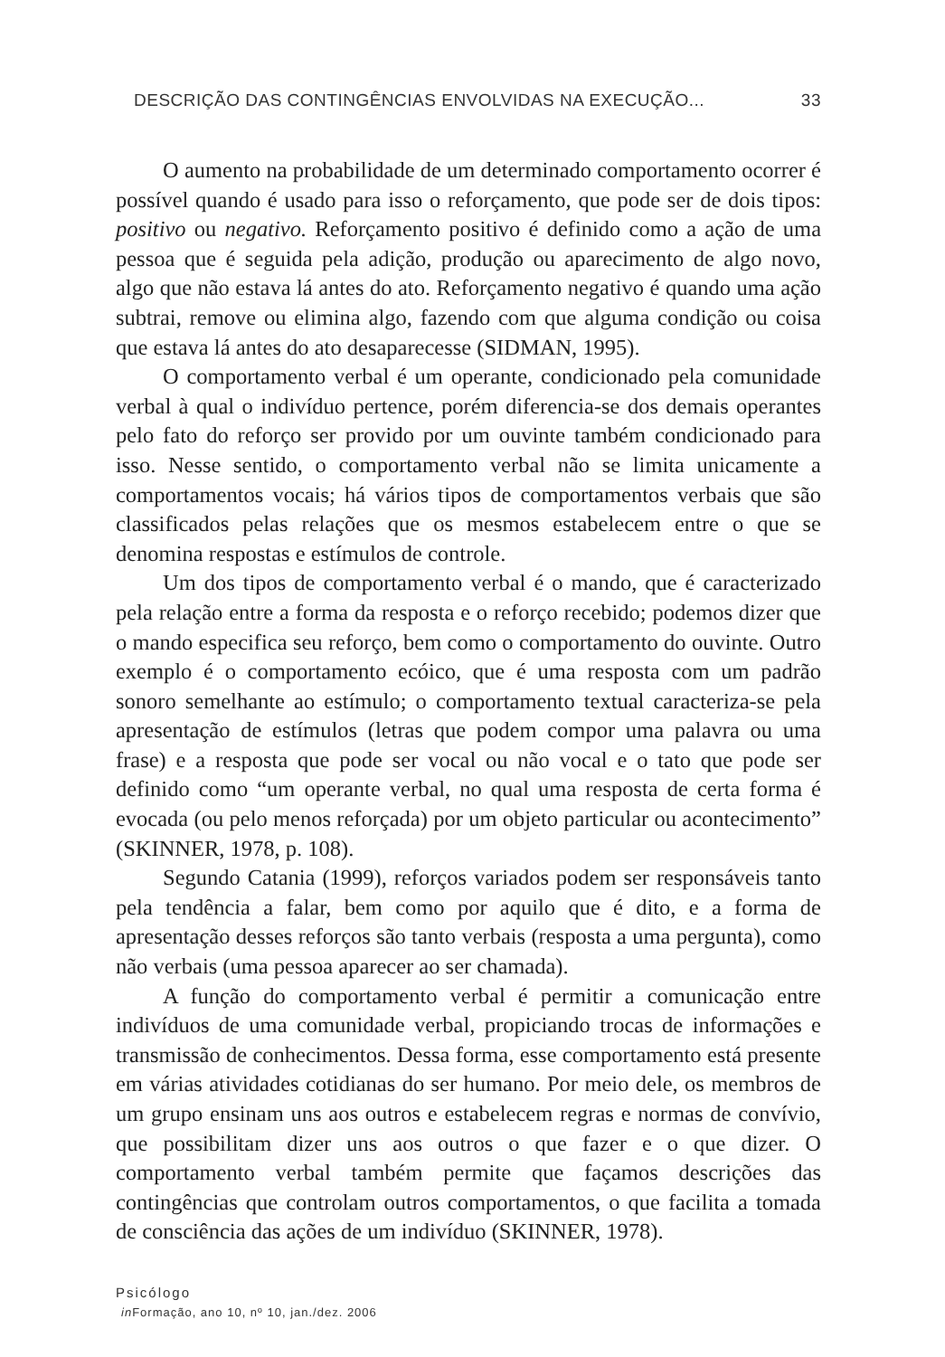DESCRIÇÃO DAS CONTINGÊNCIAS ENVOLVIDAS NA EXECUÇÃO... 33
O aumento na probabilidade de um determinado comportamento ocorrer é possível quando é usado para isso o reforçamento, que pode ser de dois tipos: positivo ou negativo. Reforçamento positivo é definido como a ação de uma pessoa que é seguida pela adição, produção ou aparecimento de algo novo, algo que não estava lá antes do ato. Reforçamento negativo é quando uma ação subtrai, remove ou elimina algo, fazendo com que alguma condição ou coisa que estava lá antes do ato desaparecesse (SIDMAN, 1995).
O comportamento verbal é um operante, condicionado pela comunidade verbal à qual o indivíduo pertence, porém diferencia-se dos demais operantes pelo fato do reforço ser provido por um ouvinte também condicionado para isso. Nesse sentido, o comportamento verbal não se limita unicamente a comportamentos vocais; há vários tipos de comportamentos verbais que são classificados pelas relações que os mesmos estabelecem entre o que se denomina respostas e estímulos de controle.
Um dos tipos de comportamento verbal é o mando, que é caracterizado pela relação entre a forma da resposta e o reforço recebido; podemos dizer que o mando especifica seu reforço, bem como o comportamento do ouvinte. Outro exemplo é o comportamento ecóico, que é uma resposta com um padrão sonoro semelhante ao estímulo; o comportamento textual caracteriza-se pela apresentação de estímulos (letras que podem compor uma palavra ou uma frase) e a resposta que pode ser vocal ou não vocal e o tato que pode ser definido como “um operante verbal, no qual uma resposta de certa forma é evocada (ou pelo menos reforçada) por um objeto particular ou acontecimento” (SKINNER, 1978, p. 108).
Segundo Catania (1999), reforços variados podem ser responsáveis tanto pela tendência a falar, bem como por aquilo que é dito, e a forma de apresentação desses reforços são tanto verbais (resposta a uma pergunta), como não verbais (uma pessoa aparecer ao ser chamada).
A função do comportamento verbal é permitir a comunicação entre indivíduos de uma comunidade verbal, propiciando trocas de informações e transmissão de conhecimentos. Dessa forma, esse comportamento está presente em várias atividades cotidianas do ser humano. Por meio dele, os membros de um grupo ensinam uns aos outros e estabelecem regras e normas de convívio, que possibilitam dizer uns aos outros o que fazer e o que dizer. O comportamento verbal também permite que façamos descrições das contingências que controlam outros comportamentos, o que facilita a tomada de consciência das ações de um indivíduo (SKINNER, 1978).
Psicólogo
in Formação, ano 10, nº 10, jan./dez. 2006